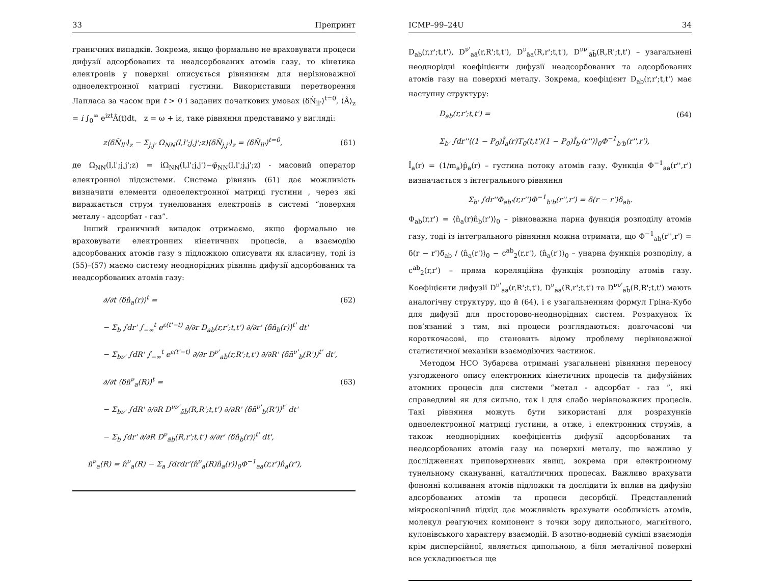33 Препринт
граничних випадків. Зокрема, якщо формально не враховувати процеси дифузії адсорбованих та неадсорбованих атомів газу, то кінетика електронів у поверхні описується рівнянням для нерівноважної одноелектронної матриці густини. Використавши перетворення Лапласа за часом при t > 0 і заданих початкових умовах ⟨δN̂<sub>ll'</sub>⟩<sup>t=0</sup>, ⟨Â⟩<sub>z</sub> = i ∫<sub>0</sub><sup>∞</sup> e<sup>izt</sup>Â(t)dt, z = ω + iε, таке рівняння представимо у вигляді:
z⟨δN̂<sub>ll'</sub>⟩<sub>z</sub> − Σ<sub>j,j'</sub> Ω<sub>NN</sub>(l,l';j,j';z)⟨δN̂<sub>j,j'</sub>⟩<sub>z</sub> = ⟨δN̂<sub>ll'</sub>⟩<sup>t=0</sup>, (61)
де Ω<sub>NN</sub>(l,l';j,j';z) = iΩ<sub>NN</sub>(l,l';j,j')−φ̄<sub>NN</sub>(l,l';j,j';z) - масовий оператор електронної підсистеми. Система рівнянь (61) дає можливість визначити елементи одноелектронної матриці густини , через які виражається струм тунелювання електронів в системі “поверхня металу - адсорбат - газ”.
Інший граничний випадок отримаємо, якщо формально не враховувати електронних кінетичних процесів, а взаємодію адсорбованих атомів газу з підложкою описувати як класичну, тоді із (55)–(57) маємо систему неоднорідних рівнянь дифузії адсорбованих та неадсорбованих атомів газу:
∂/∂t ⟨δn̂<sub>a</sub>(r)⟩<sup>t</sup> = (62)
− Σ<sub>b</sub> ∫dr' ∫<sub>−∞</sub><sup>t</sup> e<sup>ε(t'−t)</sup> ∂/∂r D<sub>ab</sub>(r,r';t,t') ∂/∂r' ⟨δn̂<sub>b</sub>(r)⟩<sup>t'</sup> dt'
− Σ<sub>bν'</sub> ∫dR' ∫<sub>−∞</sub><sup>t</sup> e<sup>ε(t'−t)</sup> ∂/∂r D<sup>ν'</sup><sub>ab̄</sub>(r,R';t,t') ∂/∂R' ⟨δn̄<sup>ν'</sup><sub>b</sub>(R')⟩<sup>t'</sup> dt',
∂/∂t ⟨δn̄<sup>ν</sup><sub>a</sub>(R)⟩<sup>t</sup> = (63)
− Σ<sub>bν'</sub> ∫dR' ∂/∂R D<sup>νν'</sup><sub>āb̄</sub>(R,R';t,t') ∂/∂R' ⟨δn̄<sup>ν'</sup><sub>b</sub>(R')⟩<sup>t'</sup> dt'
− Σ<sub>b</sub> ∫dr' ∂/∂R D<sup>ν</sup><sub>āb</sub>(R,r';t,t') ∂/∂r' ⟨δn̂<sub>b</sub>(r)⟩<sup>t'</sup> dt',
n̄<sup>ν</sup><sub>a</sub>(R) = n̂<sup>ν</sup><sub>a</sub>(R) − Σ<sub>a</sub> ∫drdr'⟨n̂<sup>ν</sup><sub>a</sub>(R)n̂<sub>a</sub>(r)⟩<sub>0</sub>Φ<sup>−1</sup><sub>aa</sub>(r,r')n̂<sub>a</sub>(r'),
ICMP–99–24U 34
D<sub>ab</sub>(r,r';t,t'), D<sup>ν'</sup><sub>aā</sub>(r,R';t,t'), D<sup>ν</sup><sub>āa</sub>(R,r';t,t'), D<sup>νν'</sup><sub>āb̄</sub>(R,R';t,t') – узагальнені неоднорідні коефіцієнти дифузії неадсорбованих та адсорбованих атомів газу на поверхні металу. Зокрема, коефіцієнт D<sub>ab</sub>(r,r';t,t') має наступну структуру:
D<sub>ab</sub>(r,r';t,t') = (64)
Σ<sub>b'</sub> ∫dr''⟨(1 − P<sub>0</sub>)Î<sub>a</sub>(r)T<sub>0</sub>(t,t')(1 − P<sub>0</sub>)Î<sub>b'</sub>(r'')⟩<sub>0</sub>Φ<sup>−1</sup><sub>b'b</sub>(r'',r'),
Î<sub>a</sub>(r) = (1/m<sub>a</sub>)p̂<sub>a</sub>(r) – густина потоку атомів газу. Функція Φ<sup>−1</sup><sub>aa</sub>(r'',r') визначається з інтегрального рівняння
Σ<sub>b'</sub> ∫dr''Φ<sub>ab'</sub>(r,r'')Φ<sup>−1</sup><sub>b'b</sub>(r'',r') = δ(r − r')δ<sub>ab</sub>.
Φ<sub>ab</sub>(r,r') = ⟨n̂<sub>a</sub>(r)n̂<sub>b</sub>(r')⟩<sub>0</sub> – рівноважна парна функція розподілу атомів газу, тоді із інтегрального рівняння можна отримати, що Φ<sup>−1</sup><sub>ab</sub>(r'',r') = δ(r − r')δ<sub>ab</sub> / ⟨n̂<sub>a</sub>(r')⟩<sub>0</sub> − c<sup>ab</sup><sub>2</sub>(r,r'), ⟨n̂<sub>a</sub>(r')⟩<sub>0</sub> – унарна функція розподілу, а c<sup>ab</sup><sub>2</sub>(r,r') – пряма кореляційна функція розподілу атомів газу. Коефіцієнти дифузії D<sup>ν'</sup><sub>aā</sub>(r,R';t,t'), D<sup>ν</sup><sub>āa</sub>(R,r';t,t') та D<sup>νν'</sup><sub>āb̄</sub>(R,R';t,t') мають аналогічну структуру, що й (64), і є узагальненням формул Гріна-Кубо для дифузії для просторово-неоднорідних систем. Розрахунок їх пов’язаний з тим, які процеси розглядаються: довгочасові чи короткочасові, що становить відому проблему нерівноважної статистичної механіки взаємодіючих частинок.
Методом НСО Зубарєва отримані узагальнені рівняння переносу узгодженого опису електронних кінетичних процесів та дифузійних атомних процесів для системи “метал - адсорбат - газ ”, які справедливі як для сильно, так і для слабо нерівноважних процесів. Такі рівняння можуть бути використані для розрахунків одноелектронної матриці густини, а отже, і електронних струмів, а також неоднорідних коефіцієнтів дифузії адсорбованих та неадсорбованих атомів газу на поверхні металу, що важливо у дослідженнях приповерхневих явищ, зокрема при електронному тунельному скануванні, каталітичних процесах. Важливо врахувати фононні коливання атомів підложки та дослідити їх вплив на дифузію адсорбованих атомів та процеси десорбції. Представлений мікроскопічний підхід дає можливість врахувати особливість атомів, молекул реагуючих компонент з точки зору дипольного, магнітного, кулонівського характеру взаємодій. В азотно-водневій суміші взаємодія крім дисперсійної, являється дипольною, а біля металічної поверхні все ускладнюється ще